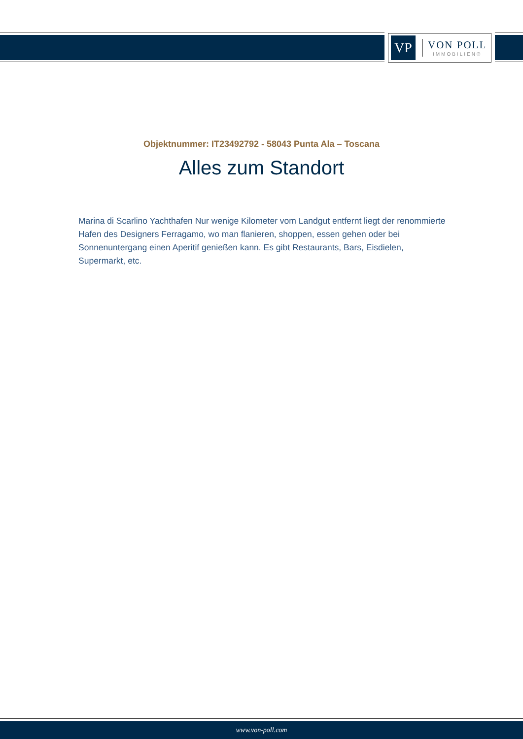VP
VON POLL
IMMOBILIEN®
Objektnummer: IT23492792 - 58043 Punta Ala – Toscana
Alles zum Standort
Marina di Scarlino Yachthafen Nur wenige Kilometer vom Landgut entfernt liegt der renommierte Hafen des Designers Ferragamo, wo man flanieren, shoppen, essen gehen oder bei Sonnenuntergang einen Aperitif genießen kann. Es gibt Restaurants, Bars, Eisdielen, Supermarkt, etc.
www.von-poll.com